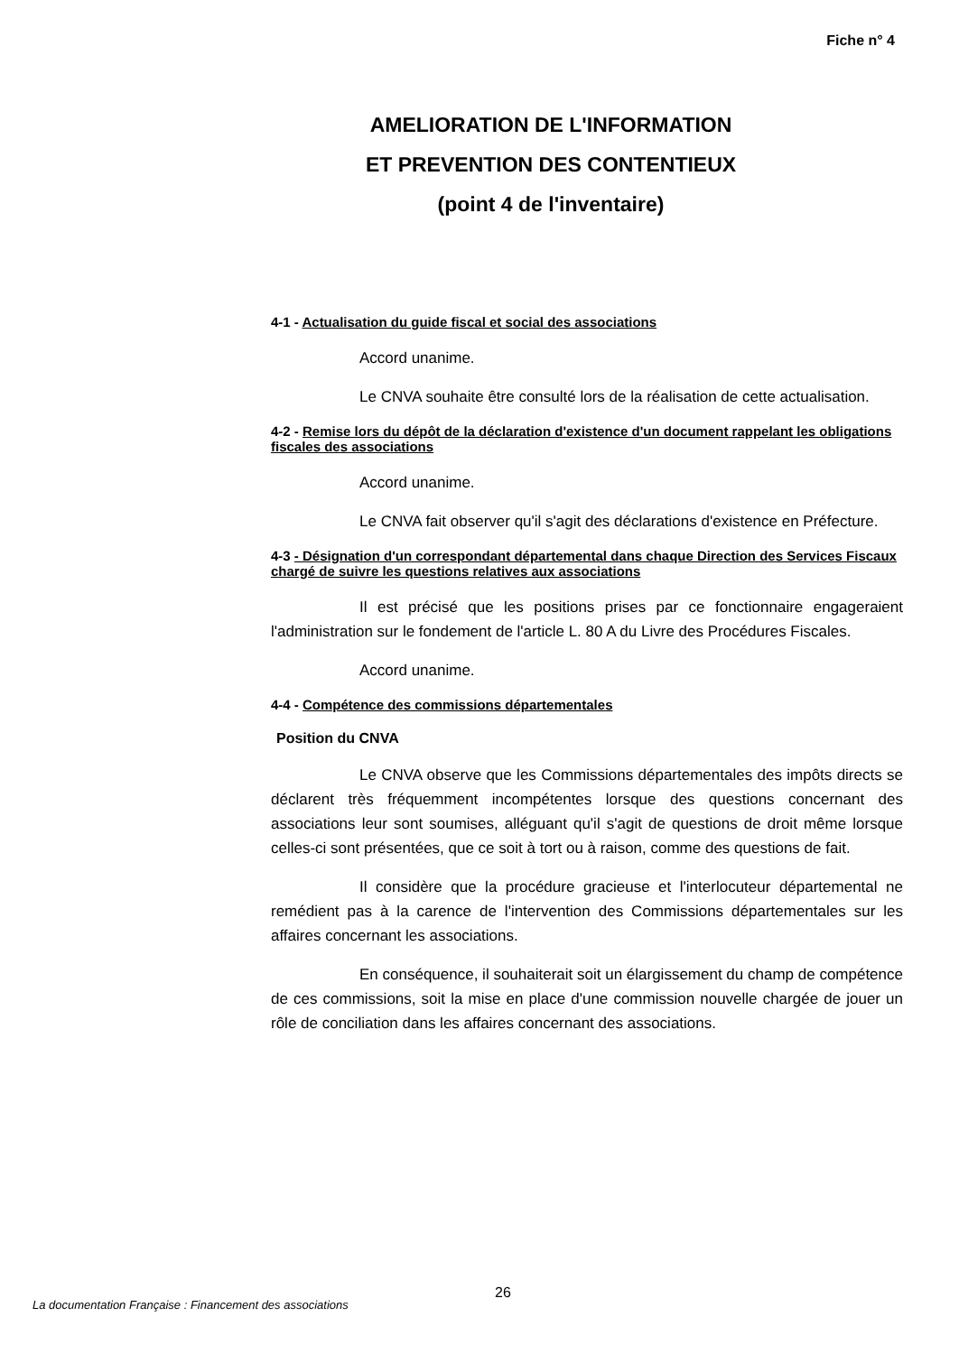Fiche n° 4
AMELIORATION DE L'INFORMATION
ET PREVENTION DES CONTENTIEUX
(point 4 de l'inventaire)
4-1 - Actualisation du guide fiscal et social des associations
Accord unanime.
Le CNVA souhaite être consulté lors de la réalisation de cette actualisation.
4-2 - Remise lors du dépôt de la déclaration d'existence d'un document rappelant les obligations fiscales des associations
Accord unanime.
Le CNVA fait observer qu'il s'agit des déclarations d'existence en Préfecture.
4-3 - Désignation d'un correspondant départemental dans chaque Direction des Services Fiscaux chargé de suivre les questions relatives aux associations
Il est précisé que les positions prises par ce fonctionnaire engageraient l'administration sur le fondement de l'article L. 80 A du Livre des Procédures Fiscales.
Accord unanime.
4-4 - Compétence des commissions départementales
Position du CNVA
Le CNVA observe que les Commissions départementales des impôts directs se déclarent très fréquemment incompétentes lorsque des questions concernant des associations leur sont soumises, alléguant qu'il s'agit de questions de droit même lorsque celles-ci sont présentées, que ce soit à tort ou à raison, comme des questions de fait.
Il considère que la procédure gracieuse et l'interlocuteur départemental ne remédient pas à la carence de l'intervention des Commissions départementales sur les affaires concernant les associations.
En conséquence, il souhaiterait soit un élargissement du champ de compétence de ces commissions, soit la mise en place d'une commission nouvelle chargée de jouer un rôle de conciliation dans les affaires concernant des associations.
26
La documentation Française : Financement des associations